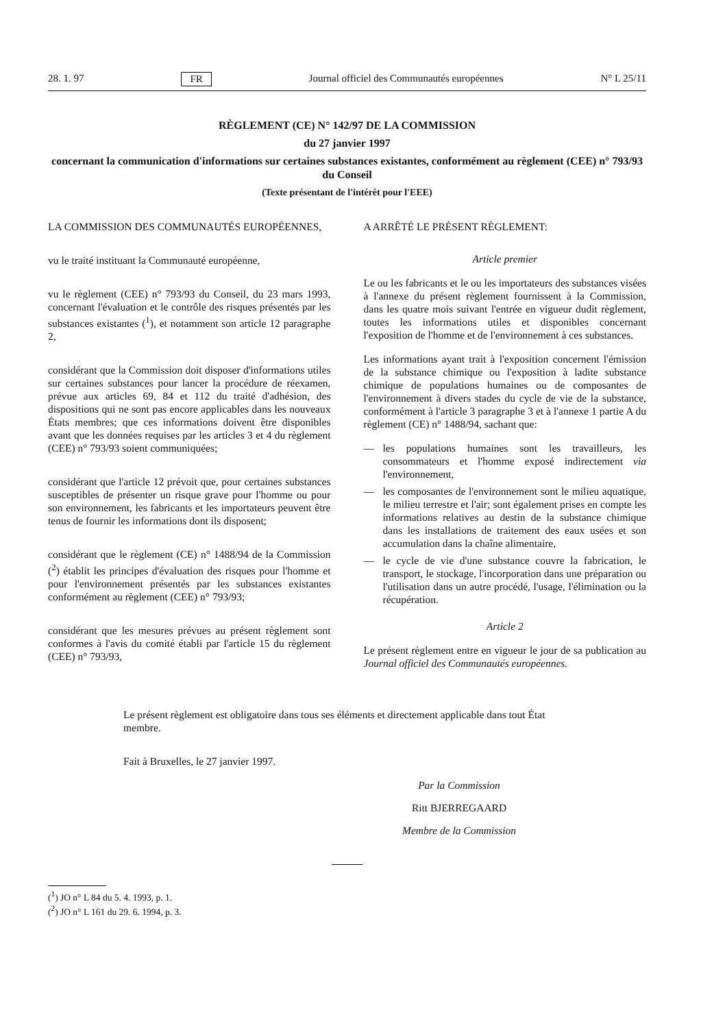28. 1. 97 FR Journal officiel des Communautés européennes N° L 25/11
RÈGLEMENT (CE) N° 142/97 DE LA COMMISSION
du 27 janvier 1997
concernant la communication d'informations sur certaines substances existantes, conformément au règlement (CEE) n° 793/93 du Conseil
(Texte présentant de l'intérêt pour l'EEE)
LA COMMISSION DES COMMUNAUTÉS EUROPÉENNES,
vu le traité instituant la Communauté européenne,
vu le règlement (CEE) n° 793/93 du Conseil, du 23 mars 1993, concernant l'évaluation et le contrôle des risques présentés par les substances existantes (<sup>1</sup>), et notamment son article 12 paragraphe 2,
considérant que la Commission doit disposer d'informations utiles sur certaines substances pour lancer la procédure de réexamen, prévue aux articles 69, 84 et 112 du traité d'adhésion, des dispositions qui ne sont pas encore applicables dans les nouveaux États membres; que ces informations doivent être disponibles avant que les données requises par les articles 3 et 4 du règlement (CEE) n° 793/93 soient communiquées;
considérant que l'article 12 prévoit que, pour certaines substances susceptibles de présenter un risque grave pour l'homme ou pour son environnement, les fabricants et les importateurs peuvent être tenus de fournir les informations dont ils disposent;
considérant que le règlement (CE) n° 1488/94 de la Commission (<sup>2</sup>) établit les principes d'évaluation des risques pour l'homme et pour l'environnement présentés par les substances existantes conformément au règlement (CEE) n° 793/93;
considérant que les mesures prévues au présent règlement sont conformes à l'avis du comité établi par l'article 15 du règlement (CEE) n° 793/93,
A ARRÊTÉ LE PRÉSENT RÈGLEMENT:
Article premier
Le ou les fabricants et le ou les importateurs des substances visées à l'annexe du présent règlement fournissent à la Commission, dans les quatre mois suivant l'entrée en vigueur dudit règlement, toutes les informations utiles et disponibles concernant l'exposition de l'homme et de l'environnement à ces substances.
Les informations ayant trait à l'exposition concernent l'émission de la substance chimique ou l'exposition à ladite substance chimique de populations humaines ou de composantes de l'environnement à divers stades du cycle de vie de la substance, conformément à l'article 3 paragraphe 3 et à l'annexe 1 partie A du règlement (CE) n° 1488/94, sachant que:
— les populations humaines sont les travailleurs, les consommateurs et l'homme exposé indirectement via l'environnement,
— les composantes de l'environnement sont le milieu aquatique, le milieu terrestre et l'air; sont également prises en compte les informations relatives au destin de la substance chimique dans les installations de traitement des eaux usées et son accumulation dans la chaîne alimentaire,
— le cycle de vie d'une substance couvre la fabrication, le transport, le stockage, l'incorporation dans une préparation ou l'utilisation dans un autre procédé, l'usage, l'élimination ou la récupération.
Article 2
Le présent règlement entre en vigueur le jour de sa publication au Journal officiel des Communautés européennes.
Le présent règlement est obligatoire dans tous ses éléments et directement applicable dans tout État membre.
Fait à Bruxelles, le 27 janvier 1997.
Par la Commission
Ritt BJERREGAARD
Membre de la Commission
(<sup>1</sup>) JO n° L 84 du 5. 4. 1993, p. 1.
(<sup>2</sup>) JO n° L 161 du 29. 6. 1994, p. 3.